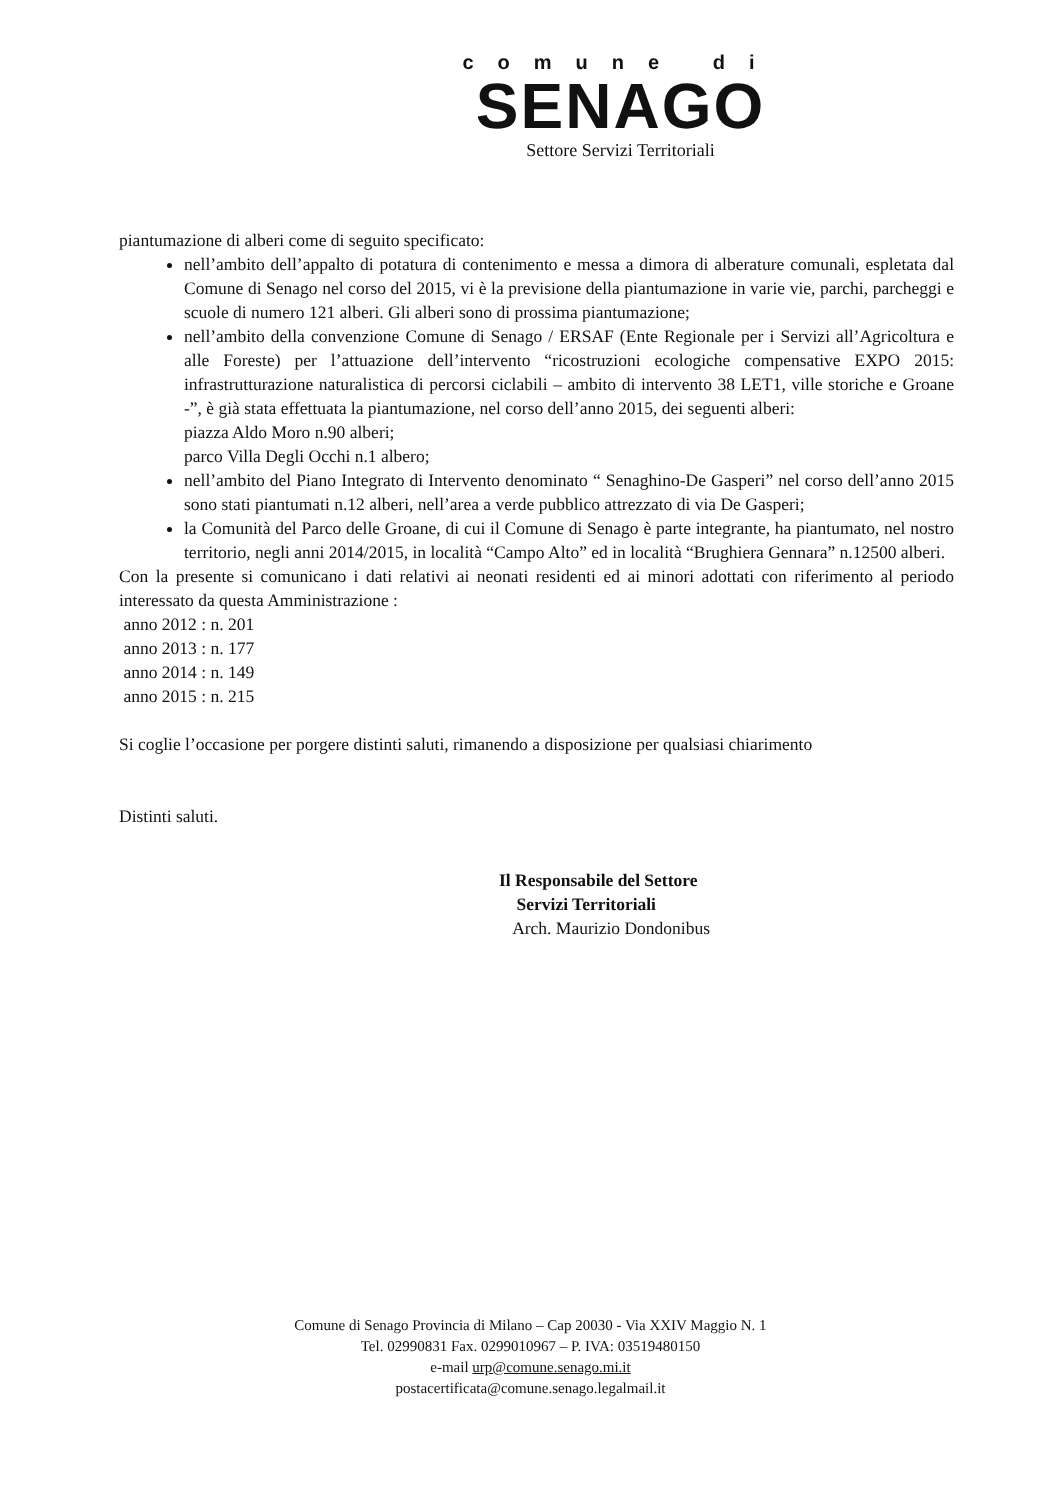comune di
SENAGO
Settore Servizi Territoriali
piantumazione di alberi come di seguito specificato:
nell’ambito dell’appalto di potatura di contenimento e messa a dimora di alberature comunali, espletata dal Comune di Senago nel corso del 2015, vi è la previsione della piantumazione in varie vie, parchi, parcheggi e scuole di numero 121 alberi. Gli alberi sono di prossima piantumazione;
nell’ambito della convenzione Comune di Senago / ERSAF (Ente Regionale per i Servizi all’Agricoltura e alle Foreste) per l’attuazione dell’intervento “ricostruzioni ecologiche compensative EXPO 2015: infrastrutturazione naturalistica di percorsi ciclabili – ambito di intervento 38 LET1, ville storiche e Groane -”, è già stata effettuata la piantumazione, nel corso dell’anno 2015, dei seguenti alberi:
piazza Aldo Moro n.90 alberi;
parco Villa Degli Occhi n.1 albero;
nell’ambito del Piano Integrato di Intervento denominato “ Senaghino-De Gasperi” nel corso dell’anno 2015 sono stati piantumati n.12 alberi, nell’area a verde pubblico attrezzato di via De Gasperi;
la Comunità del Parco delle Groane, di cui il Comune di Senago è parte integrante, ha piantumato, nel nostro territorio, negli anni 2014/2015, in località “Campo Alto” ed in località “Brughiera Gennara” n.12500 alberi.
Con la presente si comunicano i dati relativi ai neonati residenti ed ai minori adottati con riferimento al periodo interessato da questa Amministrazione :
anno 2012 : n. 201
anno 2013 : n. 177
anno 2014 : n. 149
anno 2015 : n. 215
Si coglie l’occasione per porgere distinti saluti, rimanendo a disposizione per qualsiasi chiarimento
Distinti saluti.
Il Responsabile del Settore
Servizi Territoriali
Arch. Maurizio Dondonibus
Comune di Senago Provincia di Milano – Cap 20030 - Via XXIV Maggio N. 1
Tel. 02990831 Fax. 0299010967 – P. IVA: 03519480150
e-mail urp@comune.senago.mi.it
postacertificata@comune.senago.legalmail.it